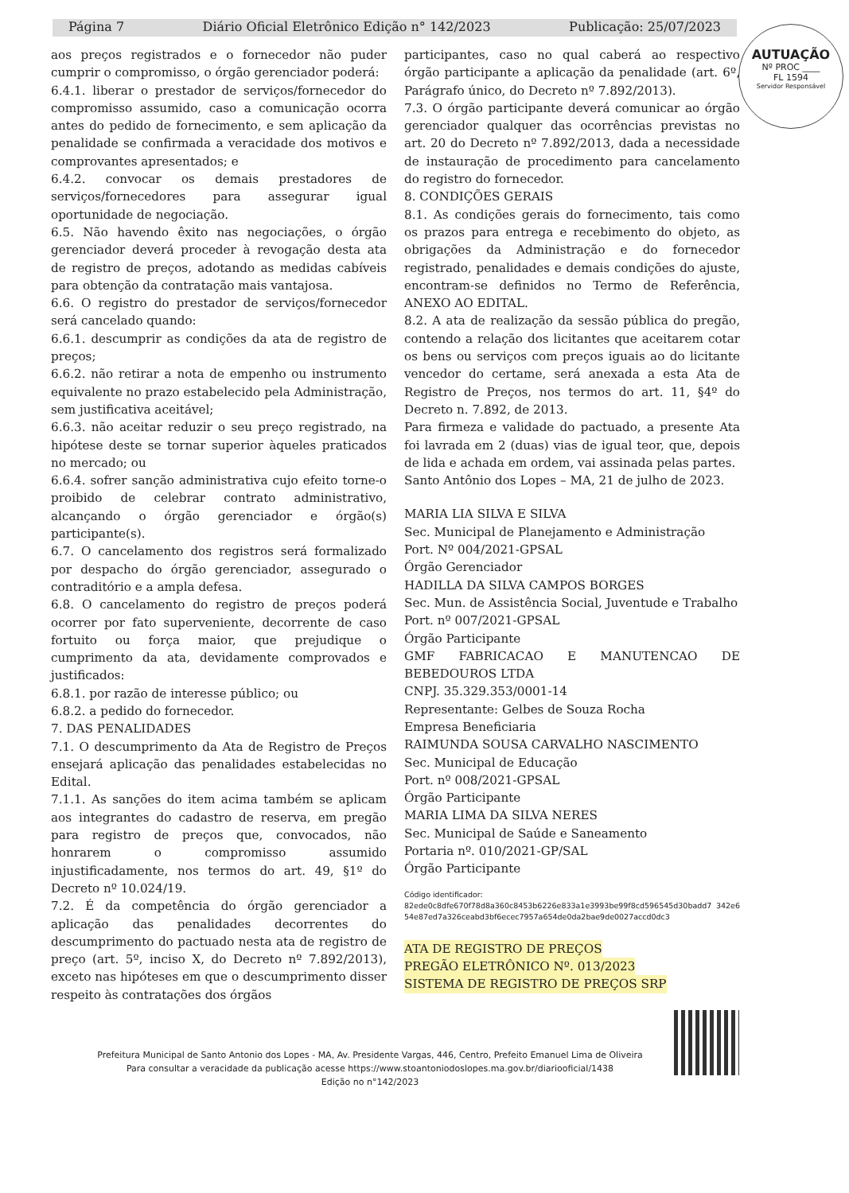Página 7 Diário Oficial Eletrônico Edição n° 142/2023 Publicação: 25/07/2023
AUTUAÇÃO
Nº PROC ____
FL 1594
Servidor Responsável
aos preços registrados e o fornecedor não puder cumprir o compromisso, o órgão gerenciador poderá:
6.4.1. liberar o prestador de serviços/fornecedor do compromisso assumido, caso a comunicação ocorra antes do pedido de fornecimento, e sem aplicação da penalidade se confirmada a veracidade dos motivos e comprovantes apresentados; e
6.4.2. convocar os demais prestadores de serviços/fornecedores para assegurar igual oportunidade de negociação.
6.5. Não havendo êxito nas negociações, o órgão gerenciador deverá proceder à revogação desta ata de registro de preços, adotando as medidas cabíveis para obtenção da contratação mais vantajosa.
6.6. O registro do prestador de serviços/fornecedor será cancelado quando:
6.6.1. descumprir as condições da ata de registro de preços;
6.6.2. não retirar a nota de empenho ou instrumento equivalente no prazo estabelecido pela Administração, sem justificativa aceitável;
6.6.3. não aceitar reduzir o seu preço registrado, na hipótese deste se tornar superior àqueles praticados no mercado; ou
6.6.4. sofrer sanção administrativa cujo efeito torne-o proibido de celebrar contrato administrativo, alcançando o órgão gerenciador e órgão(s) participante(s).
6.7. O cancelamento dos registros será formalizado por despacho do órgão gerenciador, assegurado o contraditório e a ampla defesa.
6.8. O cancelamento do registro de preços poderá ocorrer por fato superveniente, decorrente de caso fortuito ou força maior, que prejudique o cumprimento da ata, devidamente comprovados e justificados:
6.8.1. por razão de interesse público; ou
6.8.2. a pedido do fornecedor.
7. DAS PENALIDADES
7.1. O descumprimento da Ata de Registro de Preços ensejará aplicação das penalidades estabelecidas no Edital.
7.1.1. As sanções do item acima também se aplicam aos integrantes do cadastro de reserva, em pregão para registro de preços que, convocados, não honrarem o compromisso assumido injustificadamente, nos termos do art. 49, §1º do Decreto nº 10.024/19.
7.2. É da competência do órgão gerenciador a aplicação das penalidades decorrentes do descumprimento do pactuado nesta ata de registro de preço (art. 5º, inciso X, do Decreto nº 7.892/2013), exceto nas hipóteses em que o descumprimento disser respeito às contratações dos órgãos
participantes, caso no qual caberá ao respectivo órgão participante a aplicação da penalidade (art. 6º, Parágrafo único, do Decreto nº 7.892/2013).
7.3. O órgão participante deverá comunicar ao órgão gerenciador qualquer das ocorrências previstas no art. 20 do Decreto nº 7.892/2013, dada a necessidade de instauração de procedimento para cancelamento do registro do fornecedor.
8. CONDIÇÕES GERAIS
8.1. As condições gerais do fornecimento, tais como os prazos para entrega e recebimento do objeto, as obrigações da Administração e do fornecedor registrado, penalidades e demais condições do ajuste, encontram-se definidos no Termo de Referência, ANEXO AO EDITAL.
8.2. A ata de realização da sessão pública do pregão, contendo a relação dos licitantes que aceitarem cotar os bens ou serviços com preços iguais ao do licitante vencedor do certame, será anexada a esta Ata de Registro de Preços, nos termos do art. 11, §4º do Decreto n. 7.892, de 2013.
Para firmeza e validade do pactuado, a presente Ata foi lavrada em 2 (duas) vias de igual teor, que, depois de lida e achada em ordem, vai assinada pelas partes.
Santo Antônio dos Lopes – MA, 21 de julho de 2023.
MARIA LIA SILVA E SILVA
Sec. Municipal de Planejamento e Administração
Port. Nº 004/2021-GPSAL
Órgão Gerenciador
HADILLA DA SILVA CAMPOS BORGES
Sec. Mun. de Assistência Social, Juventude e Trabalho
Port. nº 007/2021-GPSAL
Órgão Participante
GMF FABRICACAO E MANUTENCAO DE BEBEDOUROS LTDA
CNPJ. 35.329.353/0001-14
Representante: Gelbes de Souza Rocha
Empresa Beneficiaria
RAIMUNDA SOUSA CARVALHO NASCIMENTO
Sec. Municipal de Educação
Port. nº 008/2021-GPSAL
Órgão Participante
MARIA LIMA DA SILVA NERES
Sec. Municipal de Saúde e Saneamento
Portaria nº. 010/2021-GP/SAL
Órgão Participante
Código identificador:
82ede0c8dfe670f78d8a360c8453b6226e833a1e3993be99f8cd596545d30badd7 342e654e87ed7a326ceabd3bf6ecec7957a654de0da2bae9de0027accd0dc3
ATA DE REGISTRO DE PREÇOS
PREGÃO ELETRÔNICO Nº. 013/2023
SISTEMA DE REGISTRO DE PREÇOS SRP
Prefeitura Municipal de Santo Antonio dos Lopes - MA, Av. Presidente Vargas, 446, Centro, Prefeito Emanuel Lima de Oliveira
Para consultar a veracidade da publicação acesse https://www.stoantoniodoslopes.ma.gov.br/diariooficial/1438
Edição no n°142/2023